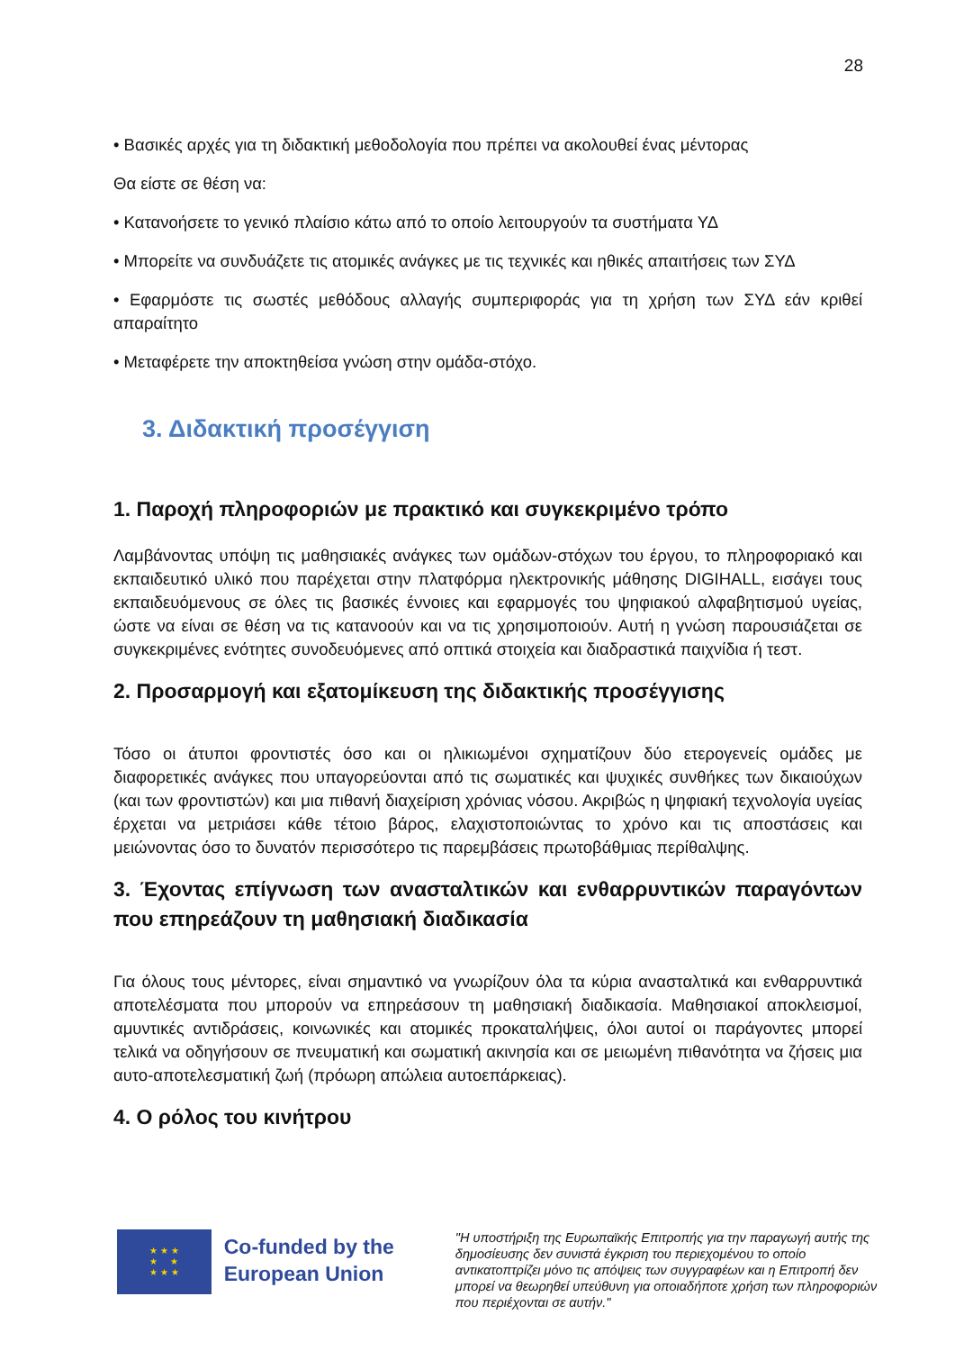28
• Βασικές αρχές για τη διδακτική μεθοδολογία που πρέπει να ακολουθεί ένας μέντορας
Θα είστε σε θέση να:
• Κατανοήσετε το γενικό πλαίσιο κάτω από το οποίο λειτουργούν τα συστήματα ΥΔ
• Μπορείτε να συνδυάζετε τις ατομικές ανάγκες με τις τεχνικές και ηθικές απαιτήσεις των ΣΥΔ
• Εφαρμόστε τις σωστές μεθόδους αλλαγής συμπεριφοράς για τη χρήση των ΣΥΔ εάν κριθεί απαραίτητο
• Μεταφέρετε την αποκτηθείσα γνώση στην ομάδα-στόχο.
3. Διδακτική προσέγγιση
1. Παροχή πληροφοριών με πρακτικό και συγκεκριμένο τρόπο
Λαμβάνοντας υπόψη τις μαθησιακές ανάγκες των ομάδων-στόχων του έργου, το πληροφοριακό και εκπαιδευτικό υλικό που παρέχεται στην πλατφόρμα ηλεκτρονικής μάθησης DIGIHALL, εισάγει τους εκπαιδευόμενους σε όλες τις βασικές έννοιες και εφαρμογές του ψηφιακού αλφαβητισμού υγείας, ώστε να είναι σε θέση να τις κατανοούν και να τις χρησιμοποιούν. Αυτή η γνώση παρουσιάζεται σε συγκεκριμένες ενότητες συνοδευόμενες από οπτικά στοιχεία και διαδραστικά παιχνίδια ή τεστ.
2. Προσαρμογή και εξατομίκευση της διδακτικής προσέγγισης
Τόσο οι άτυποι φροντιστές όσο και οι ηλικιωμένοι σχηματίζουν δύο ετερογενείς ομάδες με διαφορετικές ανάγκες που υπαγορεύονται από τις σωματικές και ψυχικές συνθήκες των δικαιούχων (και των φροντιστών) και μια πιθανή διαχείριση χρόνιας νόσου. Ακριβώς η ψηφιακή τεχνολογία υγείας έρχεται να μετριάσει κάθε τέτοιο βάρος, ελαχιστοποιώντας το χρόνο και τις αποστάσεις και μειώνοντας όσο το δυνατόν περισσότερο τις παρεμβάσεις πρωτοβάθμιας περίθαλψης.
3. Έχοντας επίγνωση των ανασταλτικών και ενθαρρυντικών παραγόντων που επηρεάζουν τη μαθησιακή διαδικασία
Για όλους τους μέντορες, είναι σημαντικό να γνωρίζουν όλα τα κύρια ανασταλτικά και ενθαρρυντικά αποτελέσματα που μπορούν να επηρεάσουν τη μαθησιακή διαδικασία. Μαθησιακοί αποκλεισμοί, αμυντικές αντιδράσεις, κοινωνικές και ατομικές προκαταλήψεις, όλοι αυτοί οι παράγοντες μπορεί τελικά να οδηγήσουν σε πνευματική και σωματική ακινησία και σε μειωμένη πιθανότητα να ζήσεις μια αυτο-αποτελεσματική ζωή (πρόωρη απώλεια αυτοεπάρκειας).
4. Ο ρόλος του κινήτρου
★ ★ ★
★ ★
★ ★ ★
Co-funded by the European Union
"Η υποστήριξη της Ευρωπαϊκής Επιτροπής για την παραγωγή αυτής της δημοσίευσης δεν συνιστά έγκριση του περιεχομένου το οποίο αντικατοπτρίζει μόνο τις απόψεις των συγγραφέων και η Επιτροπή δεν μπορεί να θεωρηθεί υπεύθυνη για οποιαδήποτε χρήση των πληροφοριών που περιέχονται σε αυτήν."